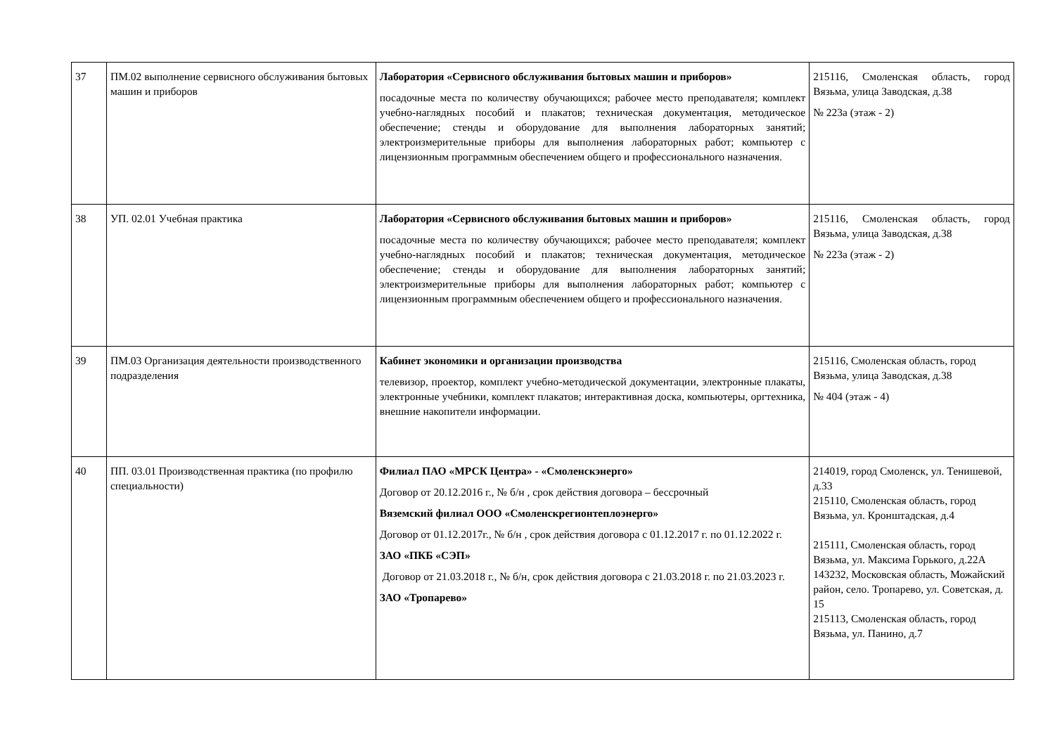| 37 | ПМ.02 выполнение сервисного обслуживания бытовых машин и приборов | Лаборатория «Сервисного обслуживания бытовых машин и приборов» посадочные места по количеству обучающихся; рабочее место преподавателя; комплект учебно-наглядных пособий и плакатов; техническая документация, методическое обеспечение; стенды и оборудование для выполнения лабораторных занятий; электроизмерительные приборы для выполнения лабораторных работ; компьютер с лицензионным программным обеспечением общего и профессионального назначения. | 215116, Смоленская область, город Вязьма, улица Заводская, д.38 № 223а (этаж - 2) |
| 38 | УП. 02.01 Учебная практика | Лаборатория «Сервисного обслуживания бытовых машин и приборов» посадочные места по количеству обучающихся; рабочее место преподавателя; комплект учебно-наглядных пособий и плакатов; техническая документация, методическое обеспечение; стенды и оборудование для выполнения лабораторных занятий; электроизмерительные приборы для выполнения лабораторных работ; компьютер с лицензионным программным обеспечением общего и профессионального назначения. | 215116, Смоленская область, город Вязьма, улица Заводская, д.38 № 223а (этаж - 2) |
| 39 | ПМ.03 Организация деятельности производственного подразделения | Кабинет экономики и организации производства телевизор, проектор, комплект учебно-методической документации, электронные плакаты, электронные учебники, комплект плакатов; интерактивная доска, компьютеры, оргтехника, внешние накопители информации. | 215116, Смоленская область, город Вязьма, улица Заводская, д.38 № 404 (этаж - 4) |
| 40 | ПП. 03.01 Производственная практика (по профилю специальности) | Филиал ПАО «МРСК Центра» - «Смоленскэнерго» Договор от 20.12.2016 г., № б/н , срок действия договора – бессрочный Вяземский филиал ООО «Смоленскрегионтеплоэнерго» Договор от 01.12.2017г., № б/н , срок действия договора с 01.12.2017 г. по 01.12.2022 г. ЗАО «ПКБ «СЭП» Договор от 21.03.2018 г., № б/н, срок действия договора с 21.03.2018 г. по 21.03.2023 г. ЗАО «Тропарево» | 214019, город Смоленск, ул. Тенишевой, д.33 215110, Смоленская область, город Вязьма, ул. Кронштадская, д.4 215111, Смоленская область, город Вязьма, ул. Максима Горького, д.22А 143232, Московская область, Можайский район, село. Тропарево, ул. Советская, д. 15 215113, Смоленская область, город Вязьма, ул. Панино, д.7 |